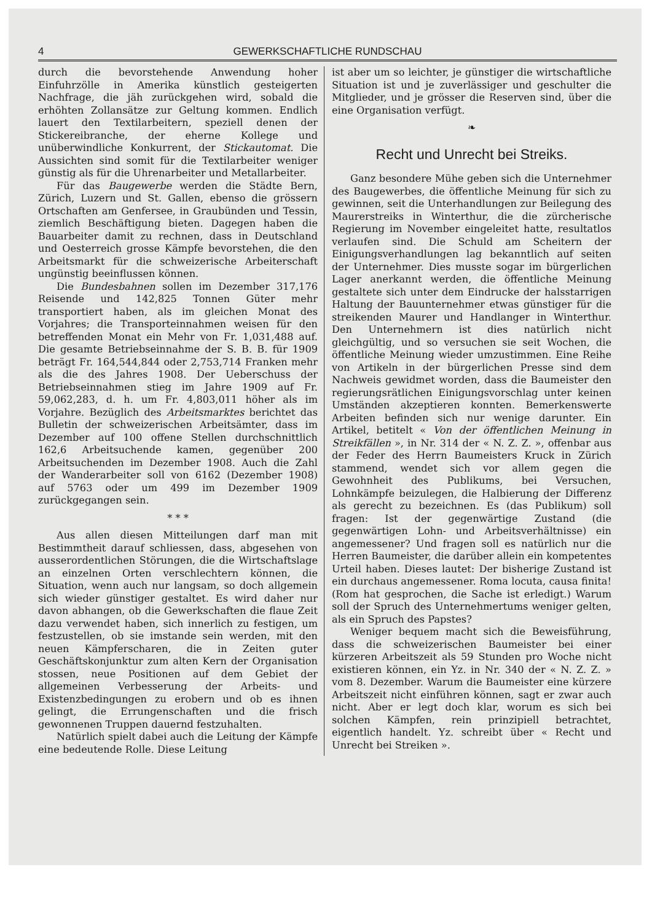4 GEWERKSCHAFTLICHE RUNDSCHAU
durch die bevorstehende Anwendung hoher Einfuhrzölle in Amerika künstlich gesteigerten Nachfrage, die jäh zurückgehen wird, sobald die erhöhten Zollansätze zur Geltung kommen. Endlich lauert den Textilarbeitern, speziell denen der Stickereibranche, der eherne Kollege und unüberwindliche Konkurrent, der Stickautomat. Die Aussichten sind somit für die Textilarbeiter weniger günstig als für die Uhrenarbeiter und Metallarbeiter.
Für das Baugewerbe werden die Städte Bern, Zürich, Luzern und St. Gallen, ebenso die grössern Ortschaften am Genfersee, in Graubünden und Tessin, ziemlich Beschäftigung bieten. Dagegen haben die Bauarbeiter damit zu rechnen, dass in Deutschland und Oesterreich grosse Kämpfe bevorstehen, die den Arbeitsmarkt für die schweizerische Arbeiterschaft ungünstig beeinflussen können.
Die Bundesbahnen sollen im Dezember 317,176 Reisende und 142,825 Tonnen Güter mehr transportiert haben, als im gleichen Monat des Vorjahres; die Transporteinnahmen weisen für den betreffenden Monat ein Mehr von Fr. 1,031,488 auf. Die gesamte Betriebseinnahme der S. B. B. für 1909 beträgt Fr. 164,544,844 oder 2,753,714 Franken mehr als die des Jahres 1908. Der Ueberschuss der Betriebseinnahmen stieg im Jahre 1909 auf Fr. 59,062,283, d. h. um Fr. 4,803,011 höher als im Vorjahre. Bezüglich des Arbeitsmarktes berichtet das Bulletin der schweizerischen Arbeitsämter, dass im Dezember auf 100 offene Stellen durchschnittlich 162,6 Arbeitsuchende kamen, gegenüber 200 Arbeitsuchenden im Dezember 1908. Auch die Zahl der Wanderarbeiter soll von 6162 (Dezember 1908) auf 5763 oder um 499 im Dezember 1909 zurückgegangen sein.
* * *
Aus allen diesen Mitteilungen darf man mit Bestimmtheit darauf schliessen, dass, abgesehen von ausserordentlichen Störungen, die die Wirtschaftslage an einzelnen Orten verschlechtern können, die Situation, wenn auch nur langsam, so doch allgemein sich wieder günstiger gestaltet. Es wird daher nur davon abhangen, ob die Gewerkschaften die flaue Zeit dazu verwendet haben, sich innerlich zu festigen, um festzustellen, ob sie imstande sein werden, mit den neuen Kämpferscharen, die in Zeiten guter Geschäftskonjunktur zum alten Kern der Organisation stossen, neue Positionen auf dem Gebiet der allgemeinen Verbesserung der Arbeits- und Existenzbedingungen zu erobern und ob es ihnen gelingt, die Errungenschaften und die frisch gewonnenen Truppen dauernd festzuhalten.
Natürlich spielt dabei auch die Leitung der Kämpfe eine bedeutende Rolle. Diese Leitung
ist aber um so leichter, je günstiger die wirtschaftliche Situation ist und je zuverlässiger und geschulter die Mitglieder, und je grösser die Reserven sind, über die eine Organisation verfügt.
❧
Recht und Unrecht bei Streiks.
Ganz besondere Mühe geben sich die Unternehmer des Baugewerbes, die öffentliche Meinung für sich zu gewinnen, seit die Unterhandlungen zur Beilegung des Maurerstreiks in Winterthur, die die zürcherische Regierung im November eingeleitet hatte, resultatlos verlaufen sind. Die Schuld am Scheitern der Einigungsverhandlungen lag bekanntlich auf seiten der Unternehmer. Dies musste sogar im bürgerlichen Lager anerkannt werden, die öffentliche Meinung gestaltete sich unter dem Eindrucke der halsstarrigen Haltung der Bauunternehmer etwas günstiger für die streikenden Maurer und Handlanger in Winterthur. Den Unternehmern ist dies natürlich nicht gleichgültig, und so versuchen sie seit Wochen, die öffentliche Meinung wieder umzustimmen. Eine Reihe von Artikeln in der bürgerlichen Presse sind dem Nachweis gewidmet worden, dass die Baumeister den regierungsrätlichen Einigungsvorschlag unter keinen Umständen akzeptieren konnten. Bemerkenswerte Arbeiten befinden sich nur wenige darunter. Ein Artikel, betitelt « Von der öffentlichen Meinung in Streikfällen », in Nr. 314 der « N. Z. Z. », offenbar aus der Feder des Herrn Baumeisters Kruck in Zürich stammend, wendet sich vor allem gegen die Gewohnheit des Publikums, bei Versuchen, Lohnkämpfe beizulegen, die Halbierung der Differenz als gerecht zu bezeichnen. Es (das Publikum) soll fragen: Ist der gegenwärtige Zustand (die gegenwärtigen Lohn- und Arbeitsverhältnisse) ein angemessener? Und fragen soll es natürlich nur die Herren Baumeister, die darüber allein ein kompetentes Urteil haben. Dieses lautet: Der bisherige Zustand ist ein durchaus angemessener. Roma locuta, causa finita! (Rom hat gesprochen, die Sache ist erledigt.) Warum soll der Spruch des Unternehmertums weniger gelten, als ein Spruch des Papstes?
Weniger bequem macht sich die Beweisführung, dass die schweizerischen Baumeister bei einer kürzeren Arbeitszeit als 59 Stunden pro Woche nicht existieren können, ein Yz. in Nr. 340 der « N. Z. Z. » vom 8. Dezember. Warum die Baumeister eine kürzere Arbeitszeit nicht einführen können, sagt er zwar auch nicht. Aber er legt doch klar, worum es sich bei solchen Kämpfen, rein prinzipiell betrachtet, eigentlich handelt. Yz. schreibt über « Recht und Unrecht bei Streiken ».